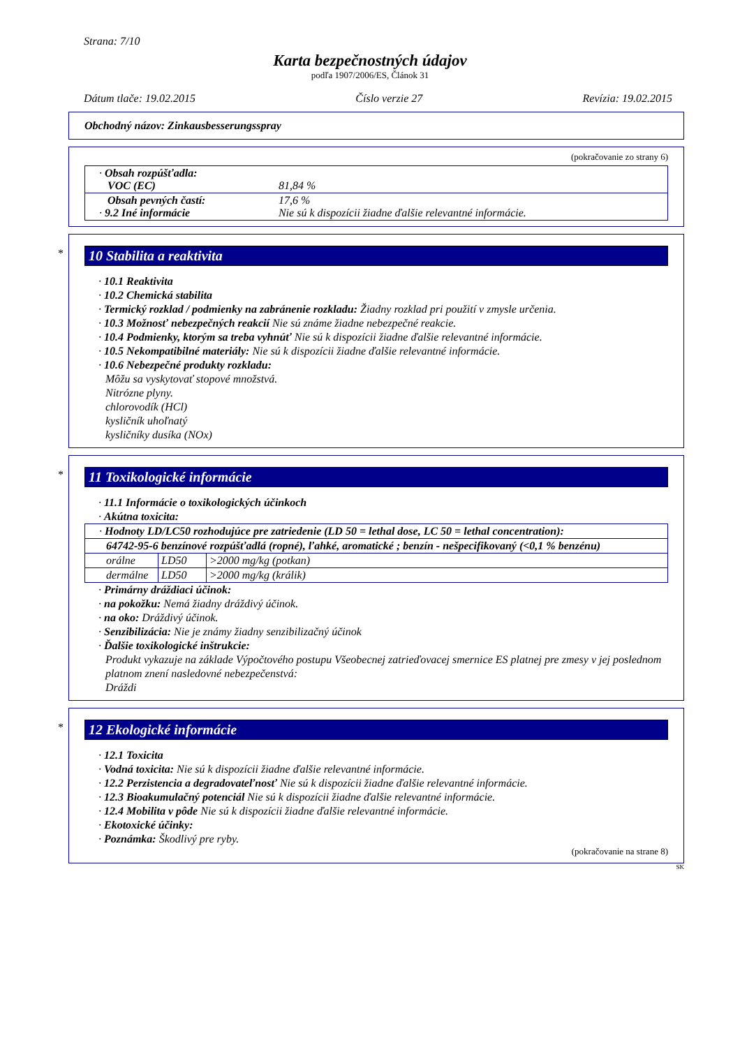Strana: 7/10
Karta bezpečnostných údajov
podľa 1907/2006/ES, Článok 31
Dátum tlače: 19.02.2015 Číslo verzie 27 Revízia: 19.02.2015
Obchodný názov: Zinkausbesserungsspray
(pokračovanie zo strany 6)
| · Obsah rozpúšťadla: VOC (EC) | 81,84 % |
| Obsah pevných častí: · 9.2 Iné informácie | 17,6 % Nie sú k dispozícii žiadne ďalšie relevantné informácie. |
*
10 Stabilita a reaktivita
· 10.1 Reaktivita
· 10.2 Chemická stabilita
· Termický rozklad / podmienky na zabránenie rozkladu: Žiadny rozklad pri použití v zmysle určenia.
· 10.3 Možnosť nebezpečných reakcií Nie sú známe žiadne nebezpečné reakcie.
· 10.4 Podmienky, ktorým sa treba vyhnúť Nie sú k dispozícii žiadne ďalšie relevantné informácie.
· 10.5 Nekompatibilné materiály: Nie sú k dispozícii žiadne ďalšie relevantné informácie.
· 10.6 Nebezpečné produkty rozkladu:
Môžu sa vyskytovať stopové množstvá.
Nitrózne plyny.
chlorovodík (HCl)
kysličník uhoľnatý
kysličníky dusíka (NOx)
*
11 Toxikologické informácie
· 11.1 Informácie o toxikologických účinkoch
· Akútna toxicita:
| · Hodnoty LD/LC50 rozhodujúce pre zatriedenie (LD 50 = lethal dose, LC 50 = lethal concentration): | | |
| 64742-95-6 benzínové rozpúšťadlá (ropné), ľahké, aromatické ; benzín - nešpecifikovaný (<0,1 % benzénu) | | |
| orálne | LD50 | >2000 mg/kg (potkan) |
| dermálne | LD50 | >2000 mg/kg (králik) |
· Primárny dráždiaci účinok:
· na pokožku: Nemá žiadny dráždivý účinok.
· na oko: Dráždivý účinok.
· Senzibilizácia: Nie je známy žiadny senzibilizačný účinok
· Ďalšie toxikologické inštrukcie:
Produkt vykazuje na základe Výpočtového postupu Všeobecnej zatrieďovacej smernice ES platnej pre zmesy v jej poslednom platnom znení nasledovné nebezpečenstvá:
Dráždi
*
12 Ekologické informácie
· 12.1 Toxicita
· Vodná toxicita: Nie sú k dispozícii žiadne ďalšie relevantné informácie.
· 12.2 Perzistencia a degradovateľnosť Nie sú k dispozícii žiadne ďalšie relevantné informácie.
· 12.3 Bioakumulačný potenciál Nie sú k dispozícii žiadne ďalšie relevantné informácie.
· 12.4 Mobilita v pôde Nie sú k dispozícii žiadne ďalšie relevantné informácie.
· Ekotoxické účinky:
· Poznámka: Škodlivý pre ryby.
(pokračovanie na strane 8)
SK